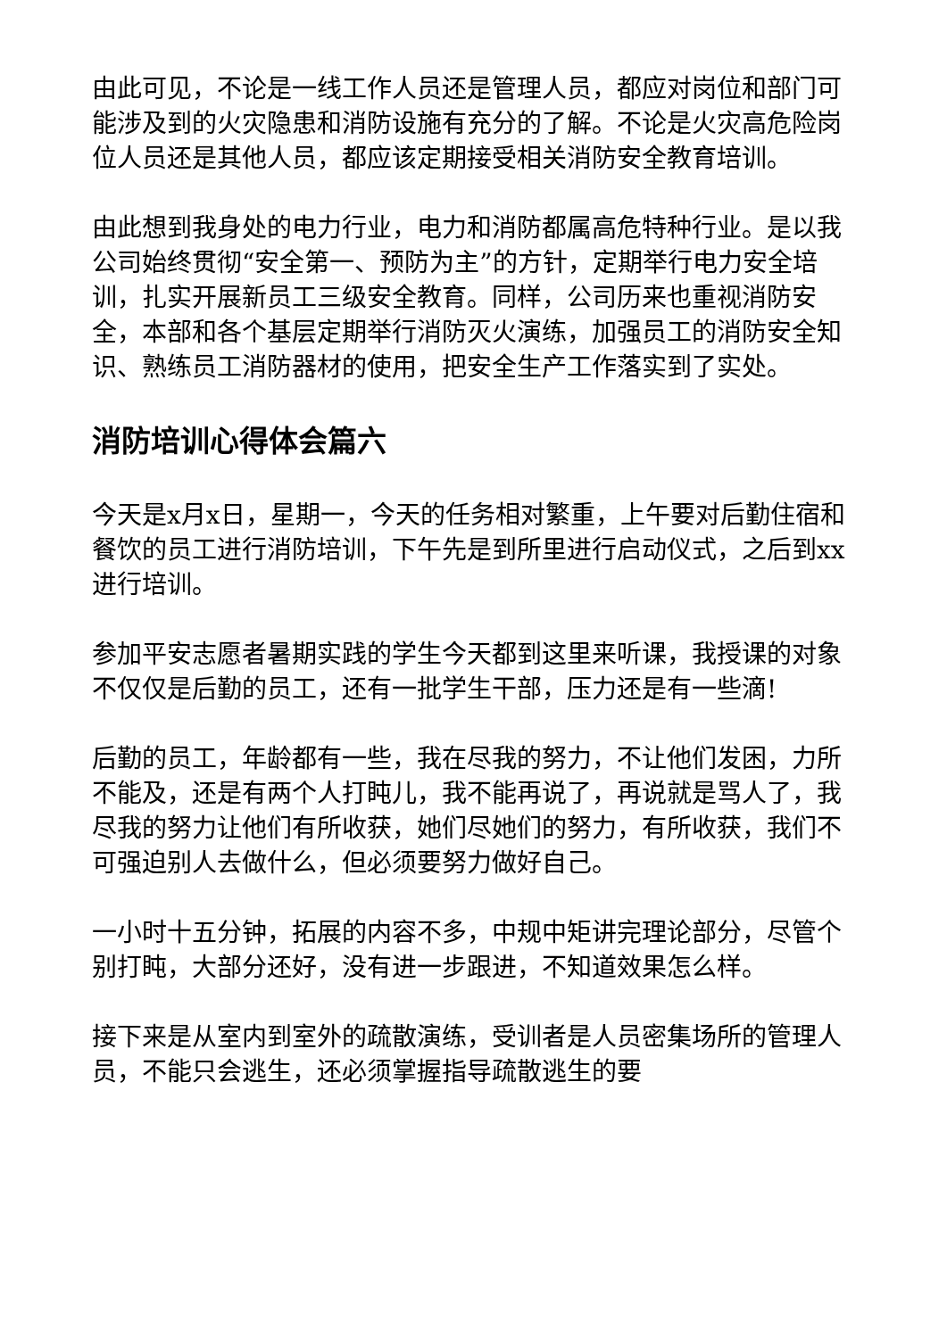由此可见，不论是一线工作人员还是管理人员，都应对岗位和部门可能涉及到的火灾隐患和消防设施有充分的了解。不论是火灾高危险岗位人员还是其他人员，都应该定期接受相关消防安全教育培训。
由此想到我身处的电力行业，电力和消防都属高危特种行业。是以我公司始终贯彻“安全第一、预防为主”的方针，定期举行电力安全培训，扎实开展新员工三级安全教育。同样，公司历来也重视消防安全，本部和各个基层定期举行消防灭火演练，加强员工的消防安全知识、熟练员工消防器材的使用，把安全生产工作落实到了实处。
消防培训心得体会篇六
今天是x月x日，星期一，今天的任务相对繁重，上午要对后勤住宿和餐饮的员工进行消防培训，下午先是到所里进行启动仪式，之后到xx进行培训。
参加平安志愿者暑期实践的学生今天都到这里来听课，我授课的对象不仅仅是后勤的员工，还有一批学生干部，压力还是有一些滴!
后勤的员工，年龄都有一些，我在尽我的努力，不让他们发困，力所不能及，还是有两个人打盹儿，我不能再说了，再说就是骂人了，我尽我的努力让他们有所收获，她们尽她们的努力，有所收获，我们不可强迫别人去做什么，但必须要努力做好自己。
一小时十五分钟，拓展的内容不多，中规中矩讲完理论部分，尽管个别打盹，大部分还好，没有进一步跟进，不知道效果怎么样。
接下来是从室内到室外的疏散演练，受训者是人员密集场所的管理人员，不能只会逃生，还必须掌握指导疏散逃生的要